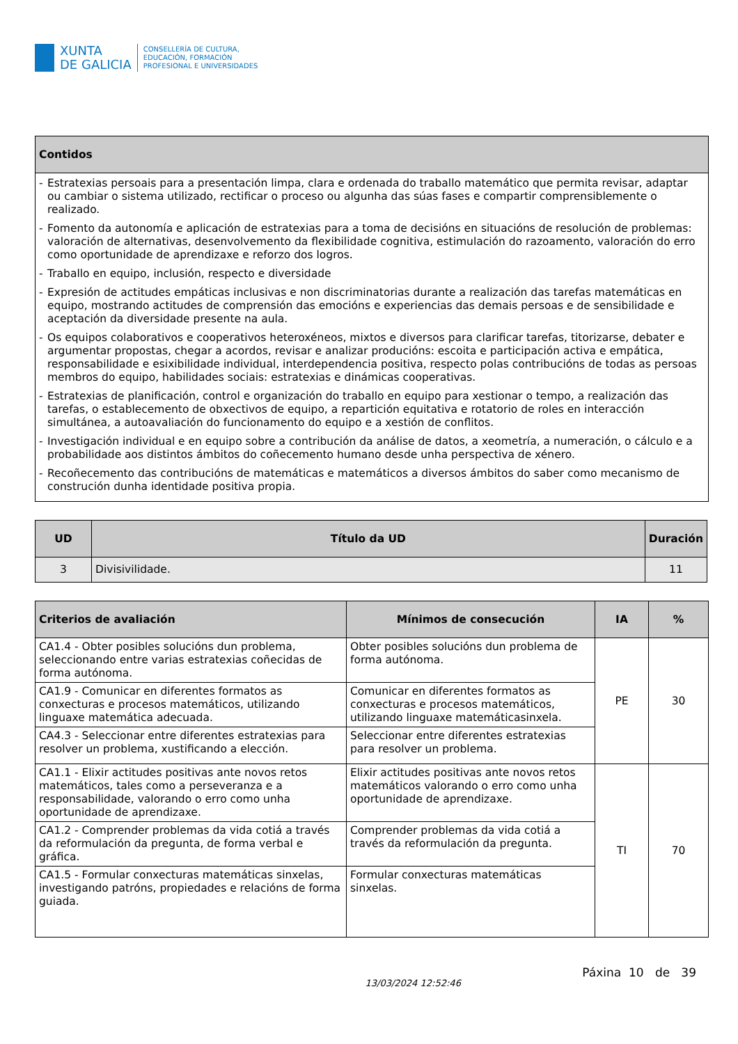XUNTA
DE GALICIA
CONSELLERÍA DE CULTURA,
EDUCACIÓN, FORMACIÓN
PROFESIONAL E UNIVERSIDADES
| Contidos |
| --- |
| - Estratexias persoais para a presentación limpa, clara e ordenada do traballo matemático que permita revisar, adaptar ou cambiar o sistema utilizado, rectificar o proceso ou algunha das súas fases e compartir comprensiblemente o realizado. - Fomento da autonomía e aplicación de estratexias para a toma de decisións en situacións de resolución de problemas: valoración de alternativas, desenvolvemento da flexibilidade cognitiva, estimulación do razoamento, valoración do erro como oportunidade de aprendizaxe e reforzo dos logros. - Traballo en equipo, inclusión, respecto e diversidade - Expresión de actitudes empáticas inclusivas e non discriminatorias durante a realización das tarefas matemáticas en equipo, mostrando actitudes de comprensión das emocións e experiencias das demais persoas e de sensibilidade e aceptación da diversidade presente na aula. - Os equipos colaborativos e cooperativos heteroxéneos, mixtos e diversos para clarificar tarefas, titorizarse, debater e argumentar propostas, chegar a acordos, revisar e analizar producións: escoita e participación activa e empática, responsabilidade e esixibilidade individual, interdependencia positiva, respecto polas contribucións de todas as persoas membros do equipo, habilidades sociais: estratexias e dinámicas cooperativas. - Estratexias de planificación, control e organización do traballo en equipo para xestionar o tempo, a realización das tarefas, o establecemento de obxectivos de equipo, a repartición equitativa e rotatorio de roles en interacción simultánea, a autoavaliación do funcionamento do equipo e a xestión de conflitos. - Investigación individual e en equipo sobre a contribución da análise de datos, a xeometría, a numeración, o cálculo e a probabilidade aos distintos ámbitos do coñecemento humano desde unha perspectiva de xénero. - Recoñecemento das contribucións de matemáticas e matemáticos a diversos ámbitos do saber como mecanismo de construción dunha identidade positiva propia. |
| UD | Título da UD | Duración |
| --- | --- | --- |
| 3 | Divisivilidade. | 11 |
| Criterios de avaliación | Mínimos de consecución | IA | % |
| --- | --- | --- | --- |
| CA1.4 - Obter posibles solucións dun problema, seleccionando entre varias estratexias coñecidas de forma autónoma. | Obter posibles solucións dun problema de forma autónoma. | PE | 30 |
| CA1.9 - Comunicar en diferentes formatos as conxecturas e procesos matemáticos, utilizando linguaxe matemática adecuada. | Comunicar en diferentes formatos as conxecturas e procesos matemáticos, utilizando linguaxe matemáticasinxela. | | |
| CA4.3 - Seleccionar entre diferentes estratexias para resolver un problema, xustificando a elección. | Seleccionar entre diferentes estratexias para resolver un problema. | | |
| CA1.1 - Elixir actitudes positivas ante novos retos matemáticos, tales como a perseveranza e a responsabilidade, valorando o erro como unha oportunidade de aprendizaxe. | Elixir actitudes positivas ante novos retos matemáticos valorando o erro como unha oportunidade de aprendizaxe. | TI | 70 |
| CA1.2 - Comprender problemas da vida cotiá a través da reformulación da pregunta, de forma verbal e gráfica. | Comprender problemas da vida cotiá a través da reformulación da pregunta. | | |
| CA1.5 - Formular conxecturas matemáticas sinxelas, investigando patróns, propiedades e relacións de forma guiada. | Formular conxecturas matemáticas sinxelas. | | |
13/03/2024 12:52:46 Páxina 10 de 39